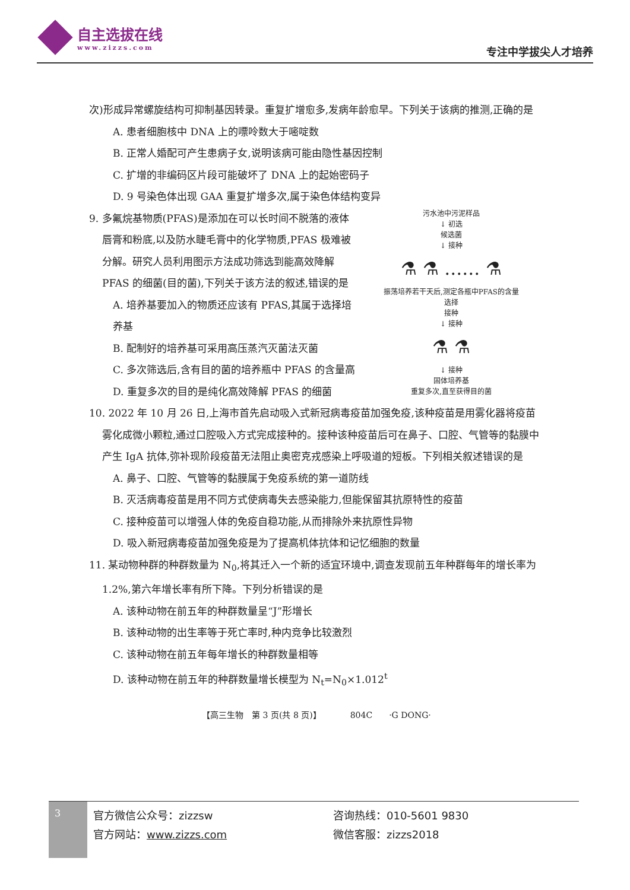自主选拔在线
www.zizzs.com
专注中学拔尖人才培养
次)形成异常螺旋结构可抑制基因转录。重复扩增愈多,发病年龄愈早。下列关于该病的推测,正确的是
A. 患者细胞核中 DNA 上的嘌呤数大于嘧啶数
B. 正常人婚配可产生患病子女,说明该病可能由隐性基因控制
C. 扩增的非编码区片段可能破坏了 DNA 上的起始密码子
D. 9 号染色体出现 GAA 重复扩增多次,属于染色体结构变异
9. 多氟烷基物质(PFAS)是添加在可以长时间不脱落的液体唇膏和粉底,以及防水睫毛膏中的化学物质,PFAS 极难被分解。研究人员利用图示方法成功筛选到能高效降解 PFAS 的细菌(目的菌),下列关于该方法的叙述,错误的是
A. 培养基要加入的物质还应该有 PFAS,其属于选择培养基
B. 配制好的培养基可采用高压蒸汽灭菌法灭菌
C. 多次筛选后,含有目的菌的培养瓶中 PFAS 的含量高
D. 重复多次的目的是纯化高效降解 PFAS 的细菌
污水池中污泥样品
↓ 初选
候选菌
↓ 接种
⚗ ⚗ …… ⚗
振荡培养若干天后,测定各瓶中PFAS的含量
选择
接种
↓ 接种
⚗ ⚗
↓ 接种
固体培养基
重复多次,直至获得目的菌
10. 2022 年 10 月 26 日,上海市首先启动吸入式新冠病毒疫苗加强免疫,该种疫苗是用雾化器将疫苗雾化成微小颗粒,通过口腔吸入方式完成接种的。接种该种疫苗后可在鼻子、口腔、气管等的黏膜中产生 IgA 抗体,弥补现阶段疫苗无法阻止奥密克戎感染上呼吸道的短板。下列相关叙述错误的是
A. 鼻子、口腔、气管等的黏膜属于免疫系统的第一道防线
B. 灭活病毒疫苗是用不同方式使病毒失去感染能力,但能保留其抗原特性的疫苗
C. 接种疫苗可以增强人体的免疫自稳功能,从而排除外来抗原性异物
D. 吸入新冠病毒疫苗加强免疫是为了提高机体抗体和记忆细胞的数量
11. 某动物种群的种群数量为 N<sub>0</sub>,将其迁入一个新的适宜环境中,调查发现前五年种群每年的增长率为 1.2%,第六年增长率有所下降。下列分析错误的是
A. 该种动物在前五年的种群数量呈“J”形增长
B. 该种动物的出生率等于死亡率时,种内竞争比较激烈
C. 该种动物在前五年每年增长的种群数量相等
D. 该种动物在前五年的种群数量增长模型为 N<sub>t</sub>=N<sub>0</sub>×1.012<sup>t</sup>
【高三生物　第 3 页(共 8 页)】　　　　804C　　·G DONG·
3
官方微信公众号：zizzsw
官方网站：www.zizzs.com
咨询热线：010-5601 9830
微信客服：zizzs2018